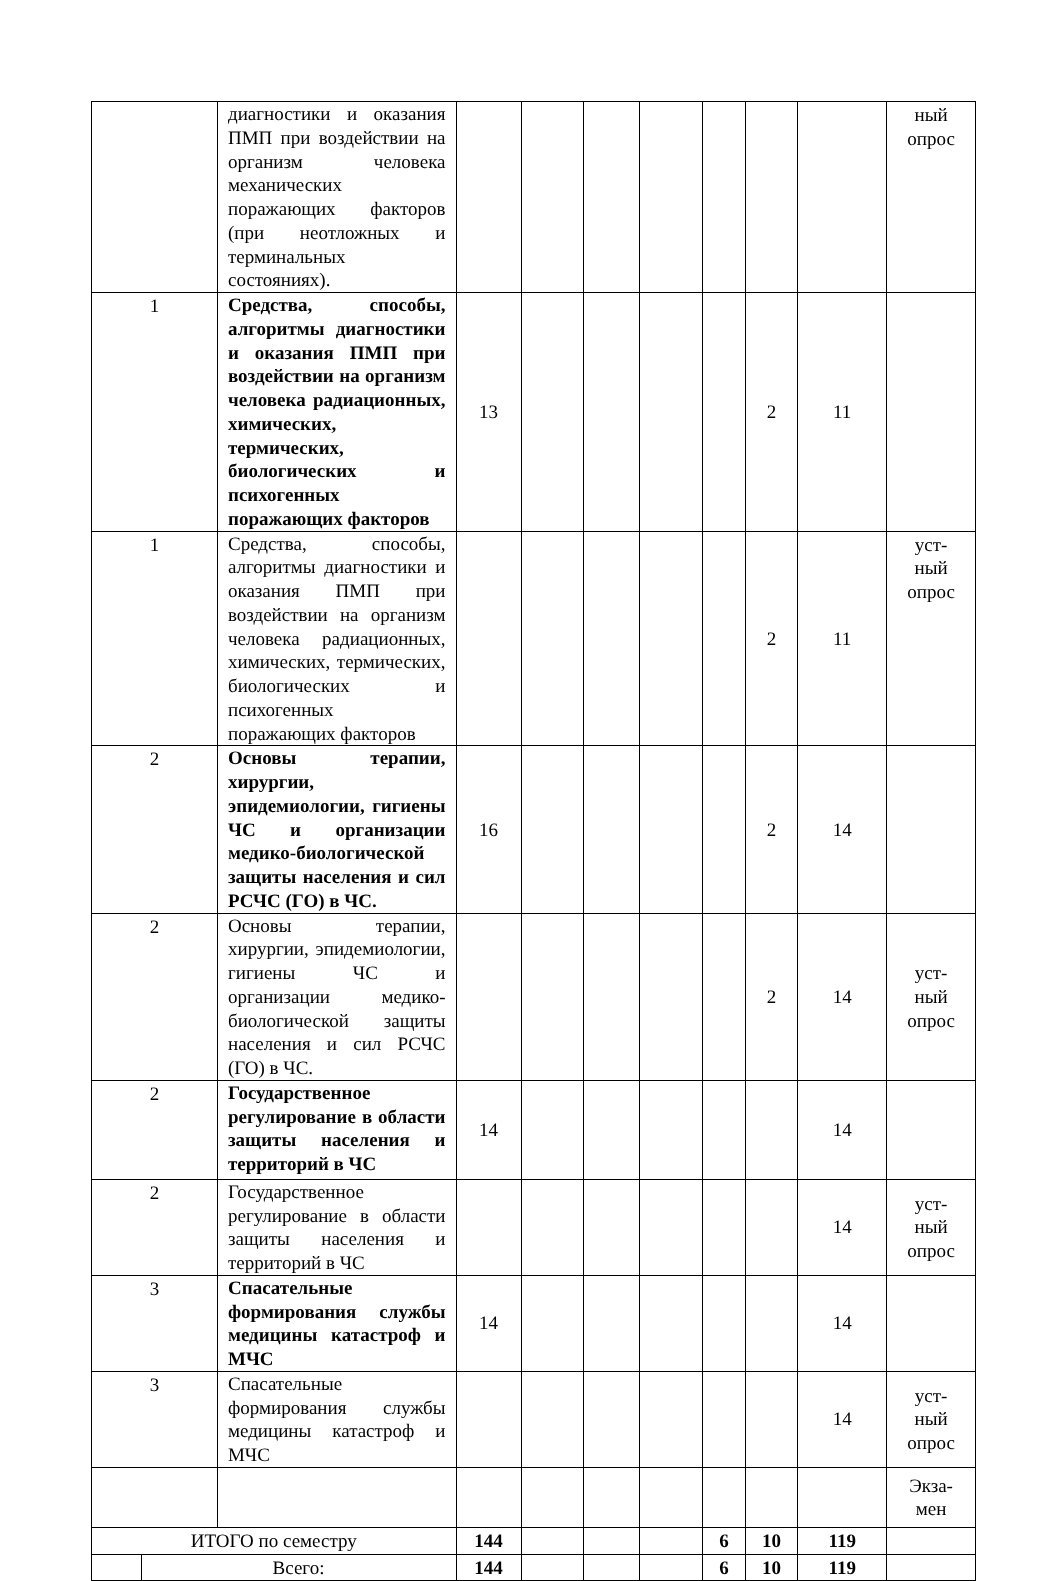| | | диагностики и оказания ПМП при воздействии на организм человека механических поражающих факторов (при неотложных и терминальных состояниях). | | | | | | | | ный опрос |
| 1 | | Средства, способы, алгоритмы диагностики и оказания ПМП при воздействии на организм человека радиационных, химических, термических, биологических и психогенных поражающих факторов | 13 | | | | | 2 | 11 | |
| 1 | | Средства, способы, алгоритмы диагностики и оказания ПМП при воздействии на организм человека радиационных, химических, термических, биологических и психогенных поражающих факторов | | | | | | 2 | 11 | уст- ный опрос |
| 2 | | Основы терапии, хирургии, эпидемиологии, гигиены ЧС и организации медико-биологической защиты населения и сил РСЧС (ГО) в ЧС. | 16 | | | | | 2 | 14 | |
| 2 | | Основы терапии, хирургии, эпидемиологии, гигиены ЧС и организации медико-биологической защиты населения и сил РСЧС (ГО) в ЧС. | | | | | | 2 | 14 | уст- ный опрос |
| 2 | | Государственное регулирование в области защиты населения и территорий в ЧС | 14 | | | | | | 14 | |
| 2 | | Государственное регулирование в области защиты населения и территорий в ЧС | | | | | | | 14 | уст- ный опрос |
| 3 | | Спасательные формирования службы медицины катастроф и МЧС | 14 | | | | | | 14 | |
| 3 | | Спасательные формирования службы медицины катастроф и МЧС | | | | | | | 14 | уст- ный опрос |
| | | | | | | | | | | Экза- мен |
| ИТОГО по семестру | | | 144 | | | | 6 | 10 | 119 | |
| | Всего: | | 144 | | | | 6 | 10 | 119 | |